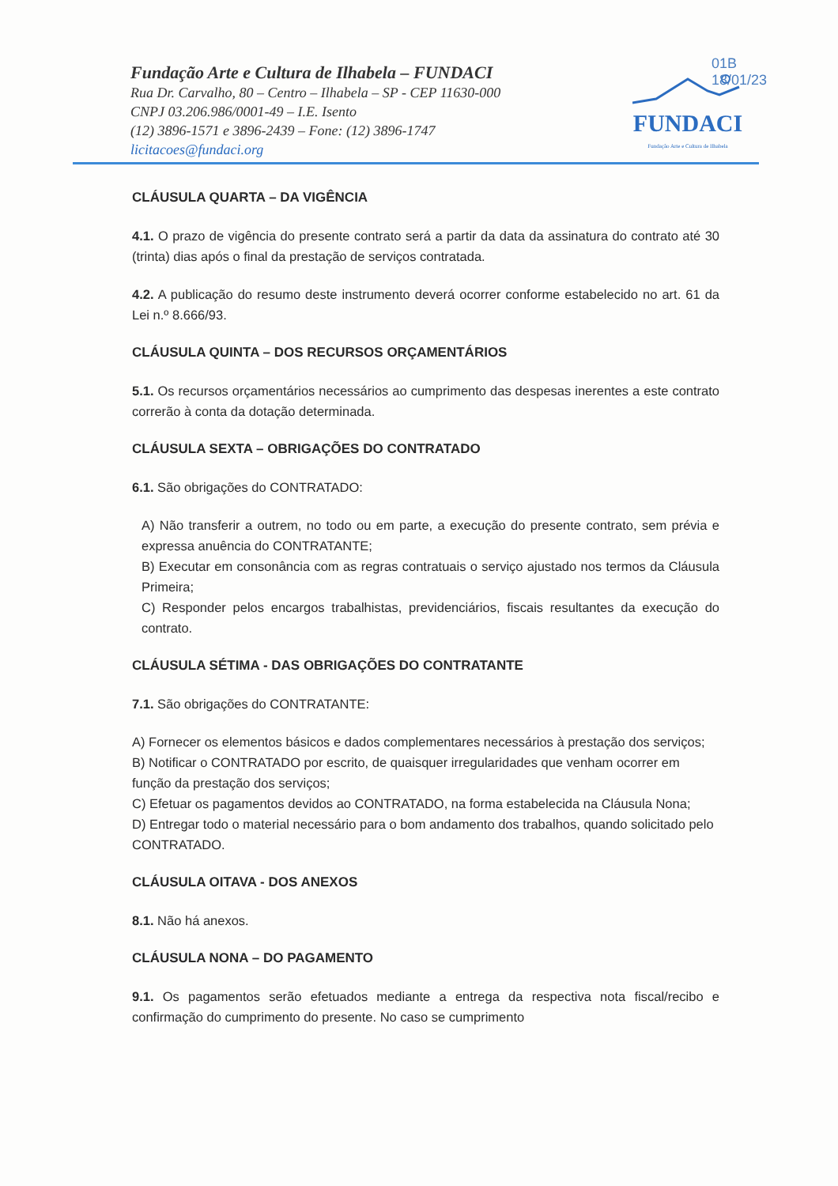Fundação Arte e Cultura de Ilhabela – FUNDACI
Rua Dr. Carvalho, 80 – Centro – Ilhabela – SP - CEP 11630-000
CNPJ 03.206.986/0001-49 – I.E. Isento
(12) 3896-1571 e 3896-2439 – Fone: (12) 3896-1747
licitacoes@fundaci.org
FUNDACI
Fundação Arte e Cultura de Ilhabela
01B
18/01/23
CLÁUSULA QUARTA – DA VIGÊNCIA
4.1. O prazo de vigência do presente contrato será a partir da data da assinatura do contrato até 30 (trinta) dias após o final da prestação de serviços contratada.
4.2. A publicação do resumo deste instrumento deverá ocorrer conforme estabelecido no art. 61 da Lei n.º 8.666/93.
CLÁUSULA QUINTA – DOS RECURSOS ORÇAMENTÁRIOS
5.1. Os recursos orçamentários necessários ao cumprimento das despesas inerentes a este contrato correrão à conta da dotação determinada.
CLÁUSULA SEXTA – OBRIGAÇÕES DO CONTRATADO
6.1. São obrigações do CONTRATADO:
A) Não transferir a outrem, no todo ou em parte, a execução do presente contrato, sem prévia e expressa anuência do CONTRATANTE;
B) Executar em consonância com as regras contratuais o serviço ajustado nos termos da Cláusula Primeira;
C) Responder pelos encargos trabalhistas, previdenciários, fiscais resultantes da execução do contrato.
CLÁUSULA SÉTIMA - DAS OBRIGAÇÕES DO CONTRATANTE
7.1. São obrigações do CONTRATANTE:
A) Fornecer os elementos básicos e dados complementares necessários à prestação dos serviços;
B) Notificar o CONTRATADO por escrito, de quaisquer irregularidades que venham ocorrer em função da prestação dos serviços;
C) Efetuar os pagamentos devidos ao CONTRATADO, na forma estabelecida na Cláusula Nona;
D) Entregar todo o material necessário para o bom andamento dos trabalhos, quando solicitado pelo CONTRATADO.
CLÁUSULA OITAVA - DOS ANEXOS
8.1. Não há anexos.
CLÁUSULA NONA – DO PAGAMENTO
9.1. Os pagamentos serão efetuados mediante a entrega da respectiva nota fiscal/recibo e confirmação do cumprimento do presente. No caso se cumprimento